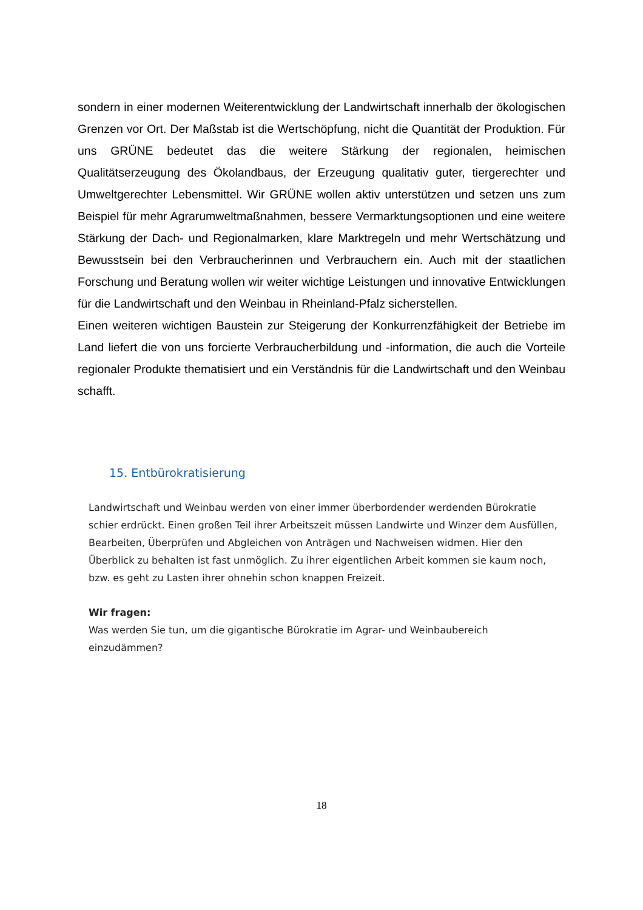sondern in einer modernen Weiterentwicklung der Landwirtschaft innerhalb der ökologischen Grenzen vor Ort. Der Maßstab ist die Wertschöpfung, nicht die Quantität der Produktion. Für uns GRÜNE bedeutet das die weitere Stärkung der regionalen, heimischen Qualitätserzeugung des Ökolandbaus, der Erzeugung qualitativ guter, tiergerechter und Umweltgerechter Lebensmittel. Wir GRÜNE wollen aktiv unterstützen und setzen uns zum Beispiel für mehr Agrarumweltmaßnahmen, bessere Vermarktungsoptionen und eine weitere Stärkung der Dach- und Regionalmarken, klare Marktregeln und mehr Wertschätzung und Bewusstsein bei den Verbraucherinnen und Verbrauchern ein. Auch mit der staatlichen Forschung und Beratung wollen wir weiter wichtige Leistungen und innovative Entwicklungen für die Landwirtschaft und den Weinbau in Rheinland-Pfalz sicherstellen.
Einen weiteren wichtigen Baustein zur Steigerung der Konkurrenzfähigkeit der Betriebe im Land liefert die von uns forcierte Verbraucherbildung und -information, die auch die Vorteile regionaler Produkte thematisiert und ein Verständnis für die Landwirtschaft und den Weinbau schafft.
15. Entbürokratisierung
Landwirtschaft und Weinbau werden von einer immer überbordender werdenden Bürokratie schier erdrückt. Einen großen Teil ihrer Arbeitszeit müssen Landwirte und Winzer dem Ausfüllen, Bearbeiten, Überprüfen und Abgleichen von Anträgen und Nachweisen widmen. Hier den Überblick zu behalten ist fast unmöglich. Zu ihrer eigentlichen Arbeit kommen sie kaum noch, bzw. es geht zu Lasten ihrer ohnehin schon knappen Freizeit.
Wir fragen:
Was werden Sie tun, um die gigantische Bürokratie im Agrar- und Weinbaubereich einzudämmen?
18